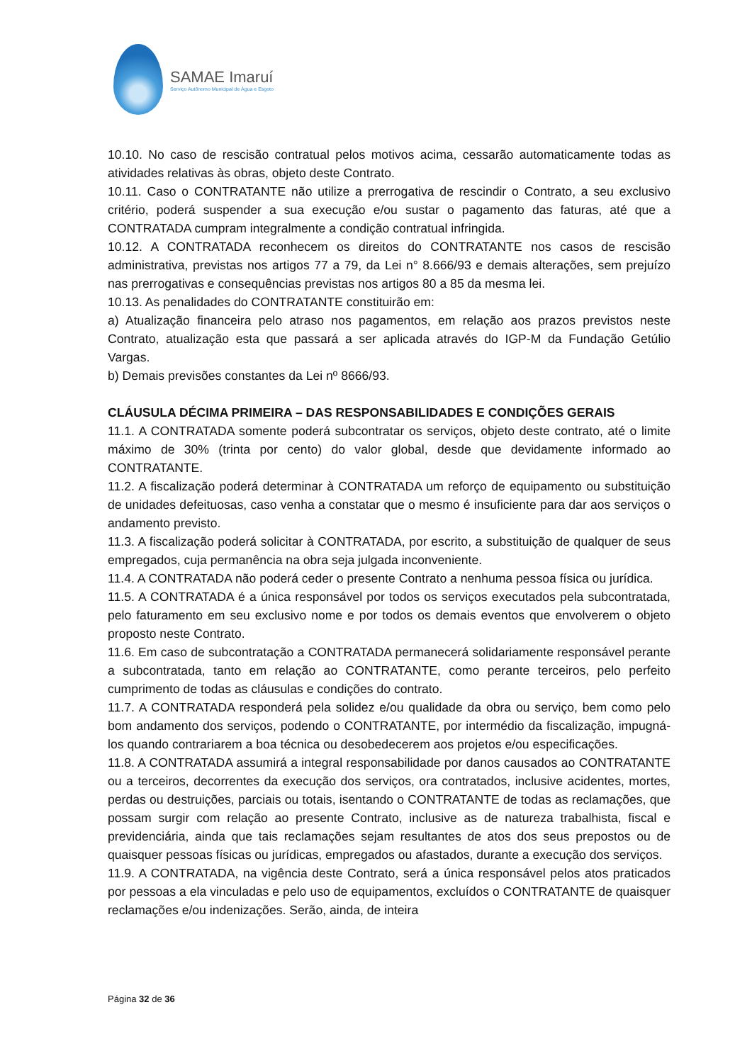SAMAE Imaruí
Serviço Autônomo Municipal de Água e Esgoto
10.10. No caso de rescisão contratual pelos motivos acima, cessarão automaticamente todas as atividades relativas às obras, objeto deste Contrato.
10.11. Caso o CONTRATANTE não utilize a prerrogativa de rescindir o Contrato, a seu exclusivo critério, poderá suspender a sua execução e/ou sustar o pagamento das faturas, até que a CONTRATADA cumpram integralmente a condição contratual infringida.
10.12. A CONTRATADA reconhecem os direitos do CONTRATANTE nos casos de rescisão administrativa, previstas nos artigos 77 a 79, da Lei n° 8.666/93 e demais alterações, sem prejuízo nas prerrogativas e consequências previstas nos artigos 80 a 85 da mesma lei.
10.13. As penalidades do CONTRATANTE constituirão em:
a) Atualização financeira pelo atraso nos pagamentos, em relação aos prazos previstos neste Contrato, atualização esta que passará a ser aplicada através do IGP-M da Fundação Getúlio Vargas.
b) Demais previsões constantes da Lei nº 8666/93.
CLÁUSULA DÉCIMA PRIMEIRA – DAS RESPONSABILIDADES E CONDIÇÕES GERAIS
11.1. A CONTRATADA somente poderá subcontratar os serviços, objeto deste contrato, até o limite máximo de 30% (trinta por cento) do valor global, desde que devidamente informado ao CONTRATANTE.
11.2. A fiscalização poderá determinar à CONTRATADA um reforço de equipamento ou substituição de unidades defeituosas, caso venha a constatar que o mesmo é insuficiente para dar aos serviços o andamento previsto.
11.3. A fiscalização poderá solicitar à CONTRATADA, por escrito, a substituição de qualquer de seus empregados, cuja permanência na obra seja julgada inconveniente.
11.4. A CONTRATADA não poderá ceder o presente Contrato a nenhuma pessoa física ou jurídica.
11.5. A CONTRATADA é a única responsável por todos os serviços executados pela subcontratada, pelo faturamento em seu exclusivo nome e por todos os demais eventos que envolverem o objeto proposto neste Contrato.
11.6. Em caso de subcontratação a CONTRATADA permanecerá solidariamente responsável perante a subcontratada, tanto em relação ao CONTRATANTE, como perante terceiros, pelo perfeito cumprimento de todas as cláusulas e condições do contrato.
11.7. A CONTRATADA responderá pela solidez e/ou qualidade da obra ou serviço, bem como pelo bom andamento dos serviços, podendo o CONTRATANTE, por intermédio da fiscalização, impugná-los quando contrariarem a boa técnica ou desobedecerem aos projetos e/ou especificações.
11.8. A CONTRATADA assumirá a integral responsabilidade por danos causados ao CONTRATANTE ou a terceiros, decorrentes da execução dos serviços, ora contratados, inclusive acidentes, mortes, perdas ou destruições, parciais ou totais, isentando o CONTRATANTE de todas as reclamações, que possam surgir com relação ao presente Contrato, inclusive as de natureza trabalhista, fiscal e previdenciária, ainda que tais reclamações sejam resultantes de atos dos seus prepostos ou de quaisquer pessoas físicas ou jurídicas, empregados ou afastados, durante a execução dos serviços.
11.9. A CONTRATADA, na vigência deste Contrato, será a única responsável pelos atos praticados por pessoas a ela vinculadas e pelo uso de equipamentos, excluídos o CONTRATANTE de quaisquer reclamações e/ou indenizações. Serão, ainda, de inteira
Página 32 de 36